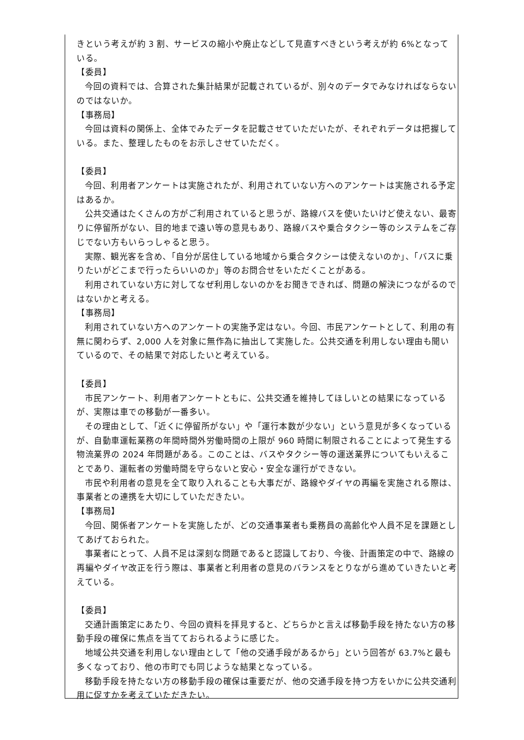きという考えが約 3 割、サービスの縮小や廃止などして見直すべきという考えが約 6%となっている。
【委員】
今回の資料では、合算された集計結果が記載されているが、別々のデータでみなければならないのではないか。
【事務局】
今回は資料の関係上、全体でみたデータを記載させていただいたが、それぞれデータは把握している。また、整理したものをお示しさせていただく。
【委員】
今回、利用者アンケートは実施されたが、利用されていない方へのアンケートは実施される予定はあるか。
公共交通はたくさんの方がご利用されていると思うが、路線バスを使いたいけど使えない、最寄りに停留所がない、目的地まで遠い等の意見もあり、路線バスや乗合タクシー等のシステムをご存じでない方もいらっしゃると思う。
実際、観光客を含め、「自分が居住している地域から乗合タクシーは使えないのか」、「バスに乗りたいがどこまで行ったらいいのか」等のお問合せをいただくことがある。
利用されていない方に対してなぜ利用しないのかをお聞きできれば、問題の解決につながるのではないかと考える。
【事務局】
利用されていない方へのアンケートの実施予定はない。今回、市民アンケートとして、利用の有無に関わらず、2,000 人を対象に無作為に抽出して実施した。公共交通を利用しない理由も聞いているので、その結果で対応したいと考えている。
【委員】
市民アンケート、利用者アンケートともに、公共交通を維持してほしいとの結果になっているが、実際は車での移動が一番多い。
その理由として、「近くに停留所がない」や「運行本数が少ない」という意見が多くなっているが、自動車運転業務の年間時間外労働時間の上限が 960 時間に制限されることによって発生する物流業界の 2024 年問題がある。このことは、バスやタクシー等の運送業界についてもいえることであり、運転者の労働時間を守らないと安心・安全な運行ができない。
市民や利用者の意見を全て取り入れることも大事だが、路線やダイヤの再編を実施される際は、事業者との連携を大切にしていただきたい。
【事務局】
今回、関係者アンケートを実施したが、どの交通事業者も乗務員の高齢化や人員不足を課題としてあげておられた。
事業者にとって、人員不足は深刻な問題であると認識しており、今後、計画策定の中で、路線の再編やダイヤ改正を行う際は、事業者と利用者の意見のバランスをとりながら進めていきたいと考えている。
【委員】
交通計画策定にあたり、今回の資料を拝見すると、どちらかと言えば移動手段を持たない方の移動手段の確保に焦点を当てておられるように感じた。
地域公共交通を利用しない理由として「他の交通手段があるから」という回答が 63.7%と最も多くなっており、他の市町でも同じような結果となっている。
移動手段を持たない方の移動手段の確保は重要だが、他の交通手段を持つ方をいかに公共交通利用に促すかを考えていただきたい。